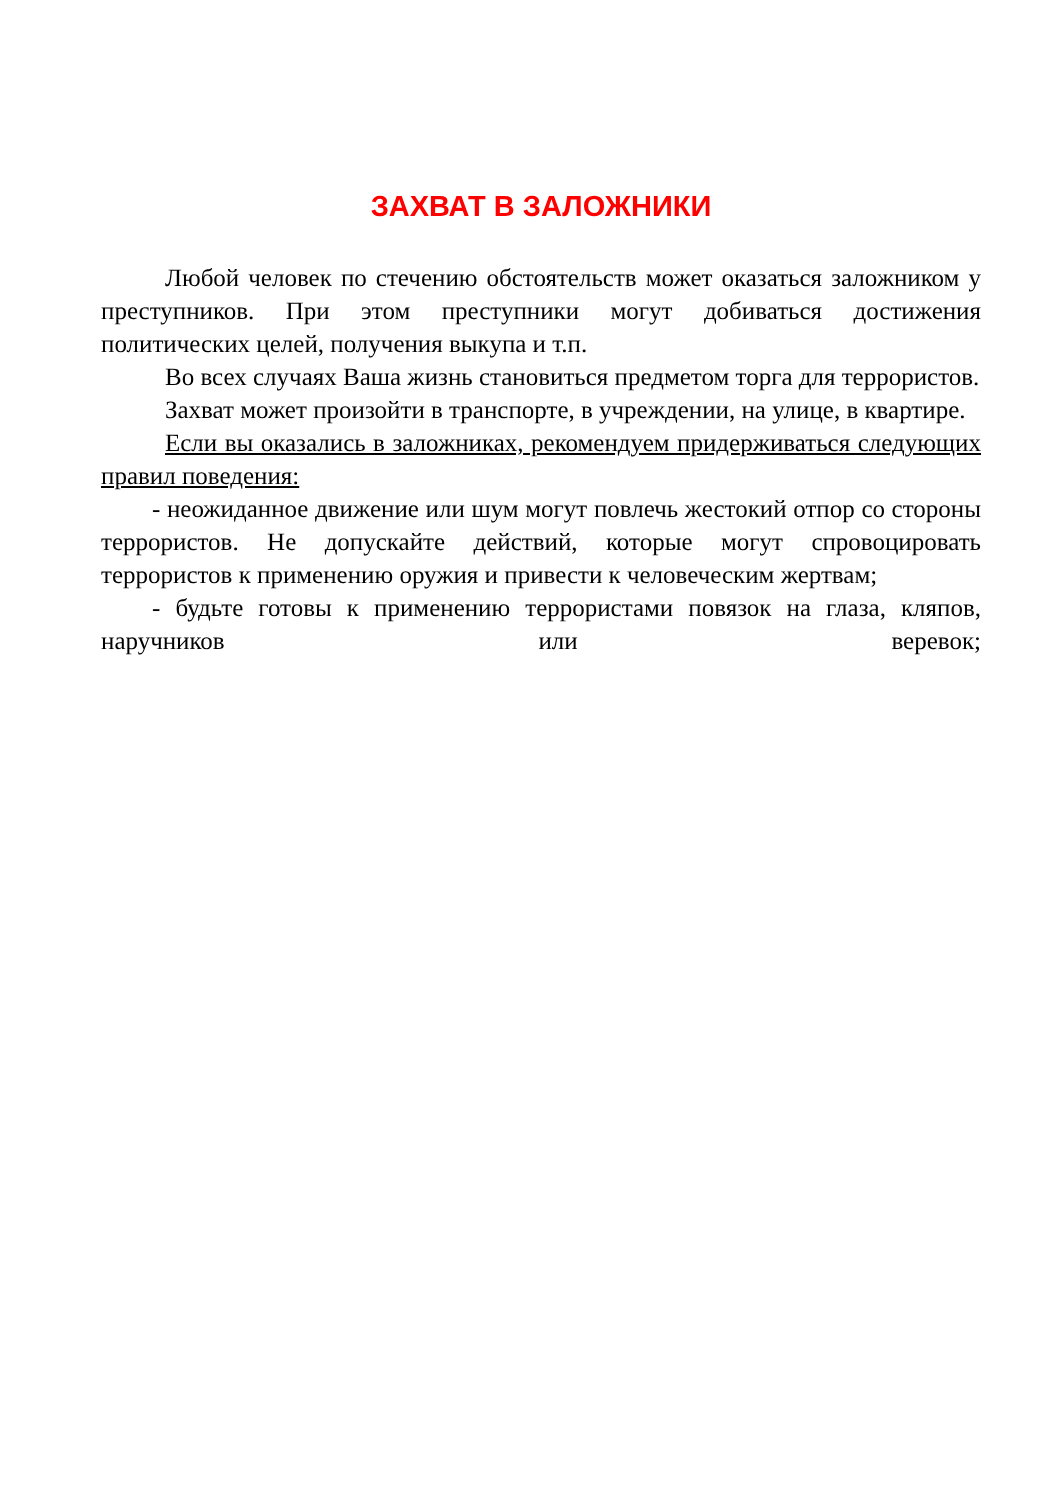ЗАХВАТ В ЗАЛОЖНИКИ
Любой человек по стечению обстоятельств может оказаться заложником у преступников. При этом преступники могут добиваться достижения политических целей, получения выкупа и т.п.
Во всех случаях Ваша жизнь становиться предметом торга для террористов.
Захват может произойти в транспорте, в учреждении, на улице, в квартире.
Если вы оказались в заложниках, рекомендуем придерживаться следующих правил поведения:
- неожиданное движение или шум могут повлечь жестокий отпор со стороны террористов. Не допускайте действий, которые могут спровоцировать террористов к применению оружия и привести к человеческим жертвам;
- будьте готовы к применению террористами повязок на глаза, кляпов, наручников или веревок;